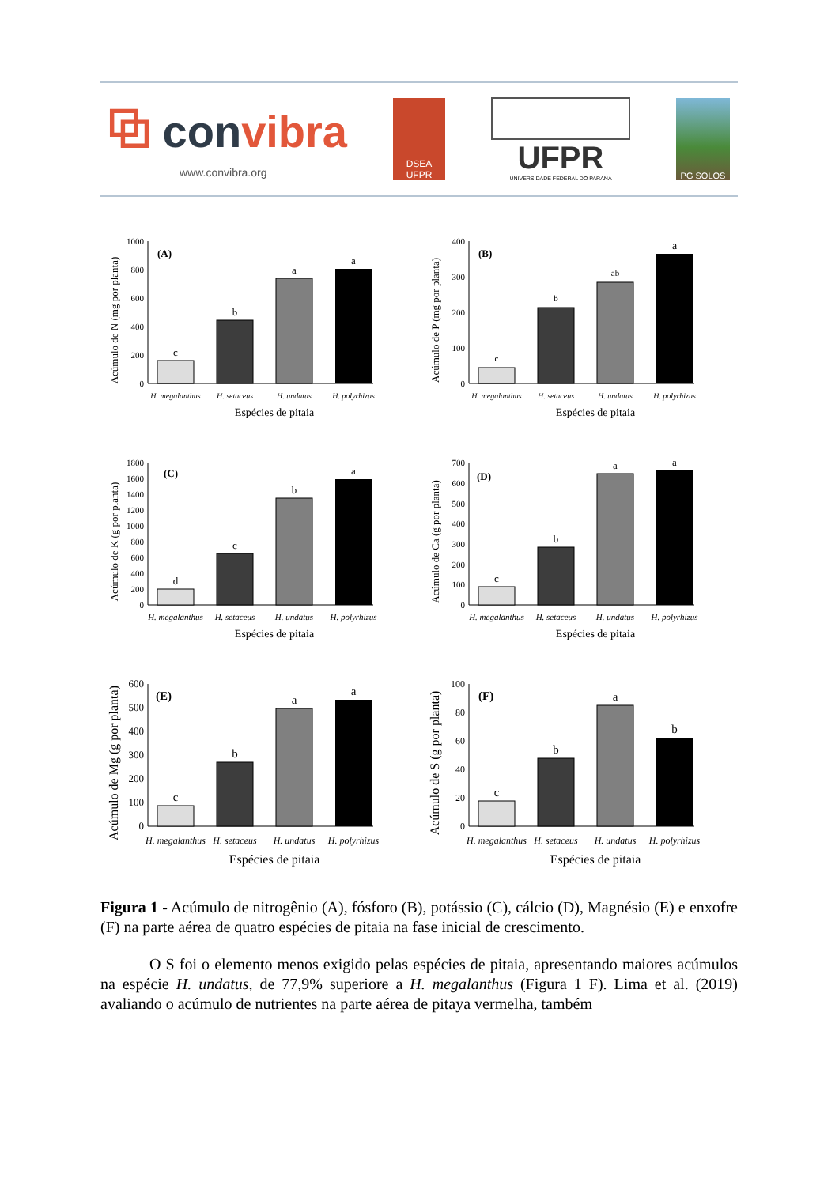⧉ convibra
www.convibra.org
DSEA
UFPR
UFPR
UNIVERSIDADE FEDERAL DO PARANÁ
PG SOLOS
Acúmulo de N (mg por planta)
0
200
400
600
800
1000
(A)
c
b
a
a
H. megalanthus
H. setaceus
H. undatus
H. polyrhizus
Espécies de pitaia
Acúmulo de P (mg por planta)
0
100
200
300
400
(B)
c
b
ab
a
H. megalanthus
H. setaceus
H. undatus
H. polyrhizus
Espécies de pitaia
Acúmulo de K (g por planta)
0
200
400
600
800
1000
1200
1400
1600
1800
(C)
d
c
b
a
H. megalanthus
H. setaceus
H. undatus
H. polyrhizus
Espécies de pitaia
Acúmulo de Ca (g por planta)
0
100
200
300
400
500
600
700
(D)
c
b
a
a
H. megalanthus
H. setaceus
H. undatus
H. polyrhizus
Espécies de pitaia
Acúmulo de Mg (g por planta)
0
100
200
300
400
500
600
(E)
c
b
a
a
H. megalanthus
H. setaceus
H. undatus
H. polyrhizus
Espécies de pitaia
Acúmulo de S (g por planta)
0
20
40
60
80
100
(F)
c
b
a
b
H. megalanthus
H. setaceus
H. undatus
H. polyrhizus
Espécies de pitaia
Figura 1 - Acúmulo de nitrogênio (A), fósforo (B), potássio (C), cálcio (D), Magnésio (E) e enxofre (F) na parte aérea de quatro espécies de pitaia na fase inicial de crescimento.
O S foi o elemento menos exigido pelas espécies de pitaia, apresentando maiores acúmulos na espécie H. undatus, de 77,9% superiore a H. megalanthus (Figura 1 F). Lima et al. (2019) avaliando o acúmulo de nutrientes na parte aérea de pitaya vermelha, também